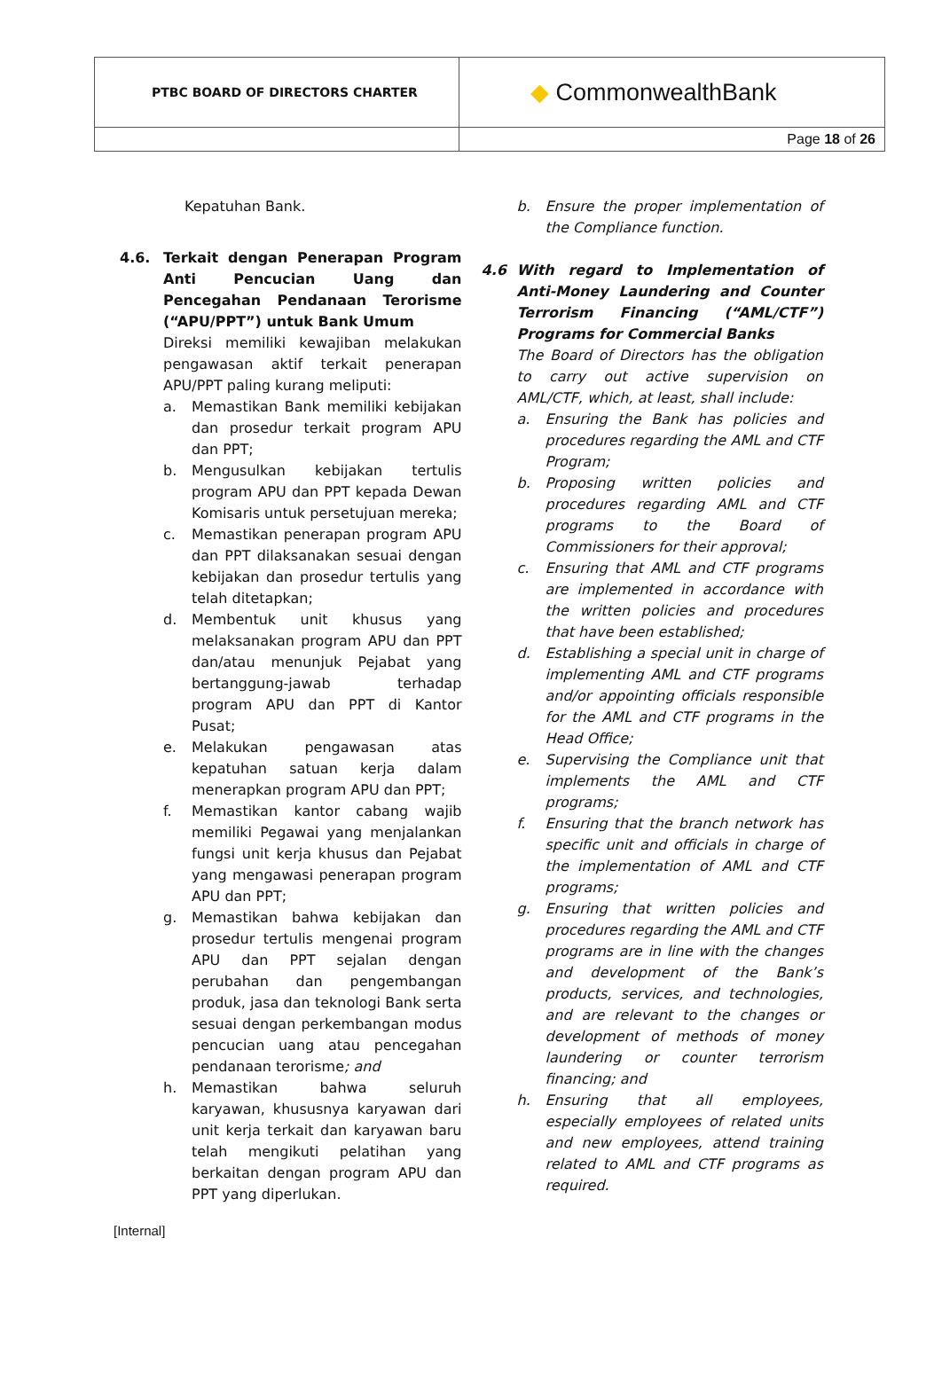| PTBC BOARD OF DIRECTORS CHARTER | ◆ CommonwealthBank |
| | Page 18 of 26 |
Kepatuhan Bank.
4.6. Terkait dengan Penerapan Program Anti Pencucian Uang dan Pencegahan Pendanaan Terorisme (“APU/PPT”) untuk Bank Umum
Direksi memiliki kewajiban melakukan pengawasan aktif terkait penerapan APU/PPT paling kurang meliputi:
a. Memastikan Bank memiliki kebijakan dan prosedur terkait program APU dan PPT;
b. Mengusulkan kebijakan tertulis program APU dan PPT kepada Dewan Komisaris untuk persetujuan mereka;
c. Memastikan penerapan program APU dan PPT dilaksanakan sesuai dengan kebijakan dan prosedur tertulis yang telah ditetapkan;
d. Membentuk unit khusus yang melaksanakan program APU dan PPT dan/atau menunjuk Pejabat yang bertanggung-jawab terhadap program APU dan PPT di Kantor Pusat;
e. Melakukan pengawasan atas kepatuhan satuan kerja dalam menerapkan program APU dan PPT;
f. Memastikan kantor cabang wajib memiliki Pegawai yang menjalankan fungsi unit kerja khusus dan Pejabat yang mengawasi penerapan program APU dan PPT;
g. Memastikan bahwa kebijakan dan prosedur tertulis mengenai program APU dan PPT sejalan dengan perubahan dan pengembangan produk, jasa dan teknologi Bank serta sesuai dengan perkembangan modus pencucian uang atau pencegahan pendanaan terorisme; and
h. Memastikan bahwa seluruh karyawan, khususnya karyawan dari unit kerja terkait dan karyawan baru telah mengikuti pelatihan yang berkaitan dengan program APU dan PPT yang diperlukan.
b. Ensure the proper implementation of the Compliance function.
4.6 With regard to Implementation of Anti-Money Laundering and Counter Terrorism Financing (“AML/CTF”) Programs for Commercial Banks
The Board of Directors has the obligation to carry out active supervision on AML/CTF, which, at least, shall include:
a. Ensuring the Bank has policies and procedures regarding the AML and CTF Program;
b. Proposing written policies and procedures regarding AML and CTF programs to the Board of Commissioners for their approval;
c. Ensuring that AML and CTF programs are implemented in accordance with the written policies and procedures that have been established;
d. Establishing a special unit in charge of implementing AML and CTF programs and/or appointing officials responsible for the AML and CTF programs in the Head Office;
e. Supervising the Compliance unit that implements the AML and CTF programs;
f. Ensuring that the branch network has specific unit and officials in charge of the implementation of AML and CTF programs;
g. Ensuring that written policies and procedures regarding the AML and CTF programs are in line with the changes and development of the Bank’s products, services, and technologies, and are relevant to the changes or development of methods of money laundering or counter terrorism financing; and
h. Ensuring that all employees, especially employees of related units and new employees, attend training related to AML and CTF programs as required.
[Internal]